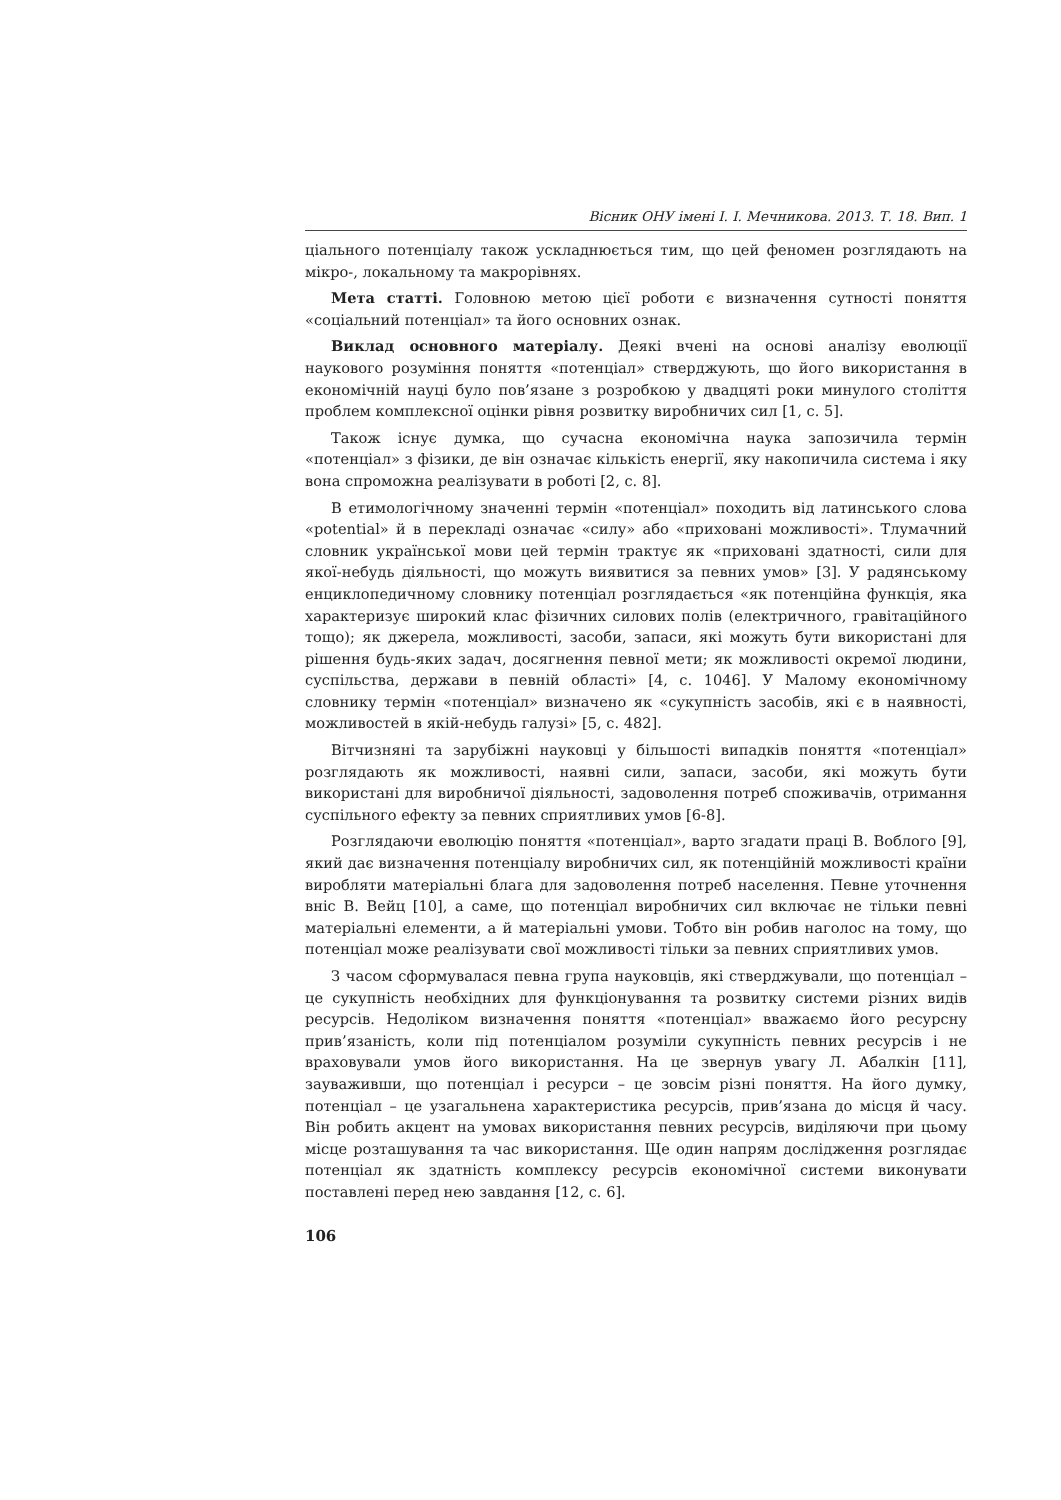Вісник ОНУ імені І. І. Мечникова. 2013. Т. 18. Вип. 1
ціального потенціалу також ускладнюється тим, що цей феномен розглядають на мікро-, локальному та макрорівнях.
Мета статті. Головною метою цієї роботи є визначення сутності поняття «соціальний потенціал» та його основних ознак.
Виклад основного матеріалу. Деякі вчені на основі аналізу еволюції наукового розуміння поняття «потенціал» стверджують, що його використання в економічній науці було пов’язане з розробкою у двадцяті роки минулого століття проблем комплексної оцінки рівня розвитку виробничих сил [1, с. 5].
Також існує думка, що сучасна економічна наука запозичила термін «потенціал» з фізики, де він означає кількість енергії, яку накопичила система і яку вона спроможна реалізувати в роботі [2, с. 8].
В етимологічному значенні термін «потенціал» походить від латинського слова «potential» й в перекладі означає «силу» або «приховані можливості». Тлумачний словник української мови цей термін трактує як «приховані здатності, сили для якої-небудь діяльності, що можуть виявитися за певних умов» [3]. У радянському енциклопедичному словнику потенціал розглядається «як потенційна функція, яка характеризує широкий клас фізичних силових полів (електричного, гравітаційного тощо); як джерела, можливості, засоби, запаси, які можуть бути використані для рішення будь-яких задач, досягнення певної мети; як можливості окремої людини, суспільства, держави в певній області» [4, с. 1046]. У Малому економічному словнику термін «потенціал» визначено як «сукупність засобів, які є в наявності, можливостей в якій-небудь галузі» [5, с. 482].
Вітчизняні та зарубіжні науковці у більшості випадків поняття «потенціал» розглядають як можливості, наявні сили, запаси, засоби, які можуть бути використані для виробничої діяльності, задоволення потреб споживачів, отримання суспільного ефекту за певних сприятливих умов [6-8].
Розглядаючи еволюцію поняття «потенціал», варто згадати праці В. Воблого [9], який дає визначення потенціалу виробничих сил, як потенційній можливості країни виробляти матеріальні блага для задоволення потреб населення. Певне уточнення вніс В. Вейц [10], а саме, що потенціал виробничих сил включає не тільки певні матеріальні елементи, а й матеріальні умови. Тобто він робив наголос на тому, що потенціал може реалізувати свої можливості тільки за певних сприятливих умов.
З часом сформувалася певна група науковців, які стверджували, що потенціал – це сукупність необхідних для функціонування та розвитку системи різних видів ресурсів. Недоліком визначення поняття «потенціал» вважаємо його ресурсну прив’язаність, коли під потенціалом розуміли сукупність певних ресурсів і не враховували умов його використання. На це звернув увагу Л. Абалкін [11], зауваживши, що потенціал і ресурси – це зовсім різні поняття. На його думку, потенціал – це узагальнена характеристика ресурсів, прив’язана до місця й часу. Він робить акцент на умовах використання певних ресурсів, виділяючи при цьому місце розташування та час використання. Ще один напрям дослідження розглядає потенціал як здатність комплексу ресурсів економічної системи виконувати поставлені перед нею завдання [12, с. 6].
106